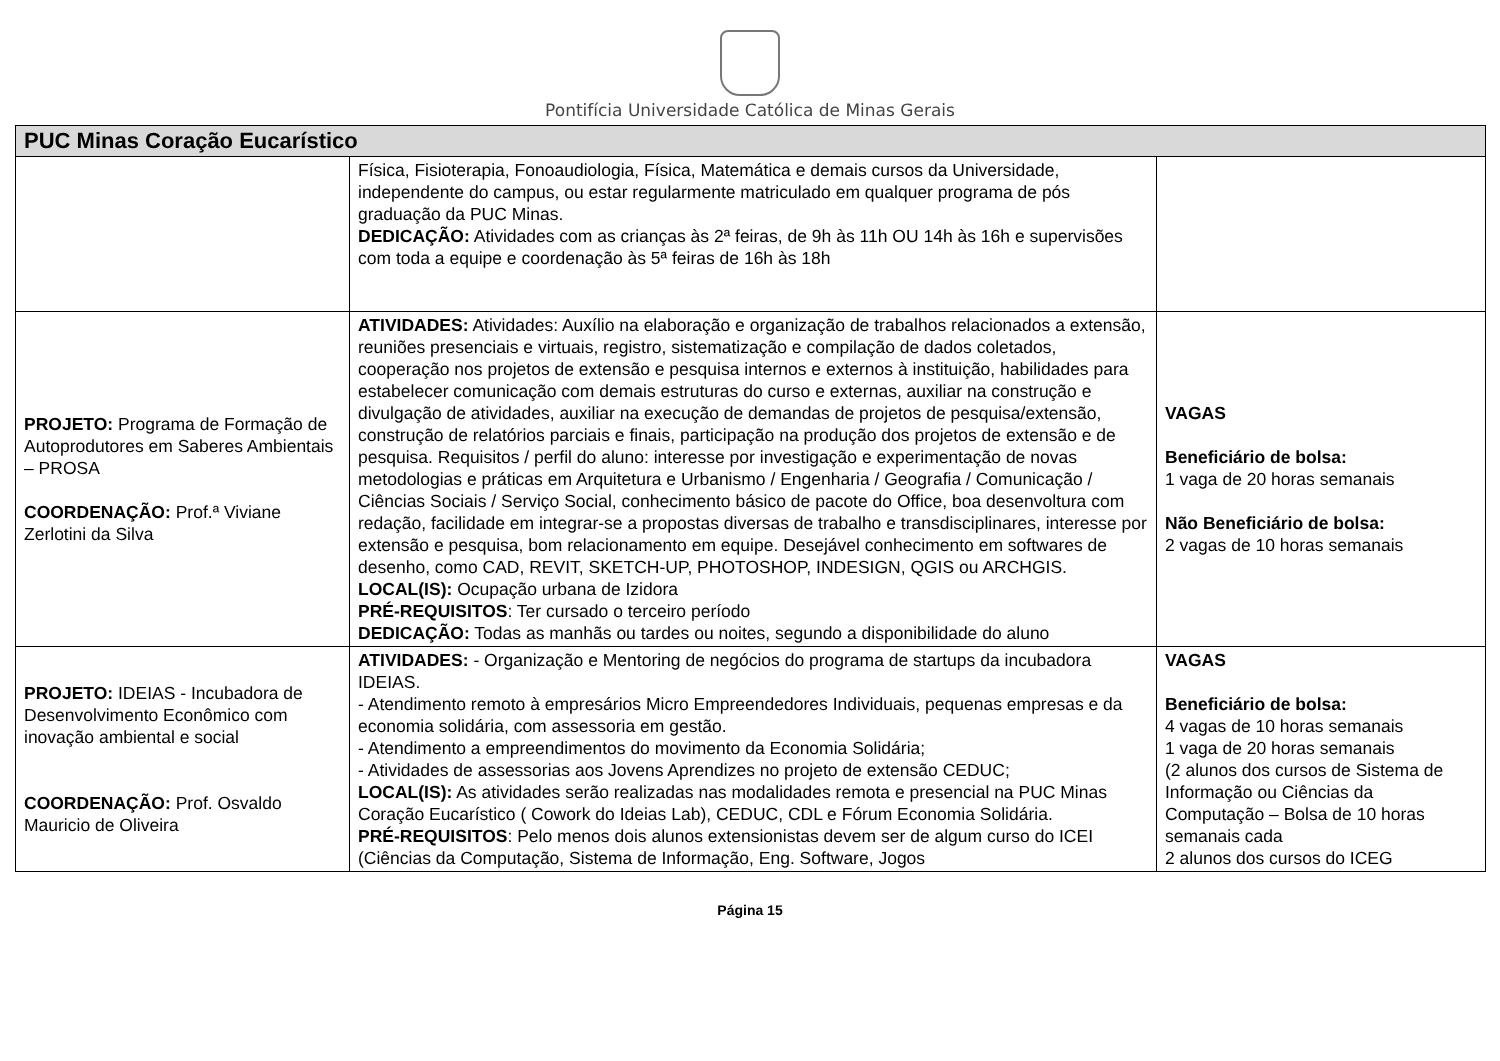Pontifícia Universidade Católica de Minas Gerais
| PUC Minas Coração Eucarístico | | |
| --- | --- | --- |
| | Física, Fisioterapia, Fonoaudiologia, Física, Matemática e demais cursos da Universidade, independente do campus, ou estar regularmente matriculado em qualquer programa de pós graduação da PUC Minas. DEDICAÇÃO: Atividades com as crianças às 2ª feiras, de 9h às 11h OU 14h às 16h e supervisões com toda a equipe e coordenação às 5ª feiras de 16h às 18h | |
| PROJETO: Programa de Formação de Autoprodutores em Saberes Ambientais – PROSA COORDENAÇÃO: Prof.ª Viviane Zerlotini da Silva | ATIVIDADES: Atividades: Auxílio na elaboração e organização de trabalhos relacionados a extensão, reuniões presenciais e virtuais, registro, sistematização e compilação de dados coletados, cooperação nos projetos de extensão e pesquisa internos e externos à instituição, habilidades para estabelecer comunicação com demais estruturas do curso e externas, auxiliar na construção e divulgação de atividades, auxiliar na execução de demandas de projetos de pesquisa/extensão, construção de relatórios parciais e finais, participação na produção dos projetos de extensão e de pesquisa. Requisitos / perfil do aluno: interesse por investigação e experimentação de novas metodologias e práticas em Arquitetura e Urbanismo / Engenharia / Geografia / Comunicação / Ciências Sociais / Serviço Social, conhecimento básico de pacote do Office, boa desenvoltura com redação, facilidade em integrar-se a propostas diversas de trabalho e transdisciplinares, interesse por extensão e pesquisa, bom relacionamento em equipe. Desejável conhecimento em softwares de desenho, como CAD, REVIT, SKETCH-UP, PHOTOSHOP, INDESIGN, QGIS ou ARCHGIS. LOCAL(IS): Ocupação urbana de Izidora PRÉ-REQUISITOS : Ter cursado o terceiro período DEDICAÇÃO: Todas as manhãs ou tardes ou noites, segundo a disponibilidade do aluno | VAGAS Beneficiário de bolsa: 1 vaga de 20 horas semanais Não Beneficiário de bolsa: 2 vagas de 10 horas semanais |
| PROJETO: IDEIAS - Incubadora de Desenvolvimento Econômico com inovação ambiental e social COORDENAÇÃO: Prof. Osvaldo Mauricio de Oliveira | ATIVIDADES: - Organização e Mentoring de negócios do programa de startups da incubadora IDEIAS. - Atendimento remoto à empresários Micro Empreendedores Individuais, pequenas empresas e da economia solidária, com assessoria em gestão. - Atendimento a empreendimentos do movimento da Economia Solidária; - Atividades de assessorias aos Jovens Aprendizes no projeto de extensão CEDUC; LOCAL(IS): As atividades serão realizadas nas modalidades remota e presencial na PUC Minas Coração Eucarístico ( Cowork do Ideias Lab), CEDUC, CDL e Fórum Economia Solidária. PRÉ-REQUISITOS : Pelo menos dois alunos extensionistas devem ser de algum curso do ICEI (Ciências da Computação, Sistema de Informação, Eng. Software, Jogos | VAGAS Beneficiário de bolsa: 4 vagas de 10 horas semanais 1 vaga de 20 horas semanais (2 alunos dos cursos de Sistema de Informação ou Ciências da Computação – Bolsa de 10 horas semanais cada 2 alunos dos cursos do ICEG |
Página 15